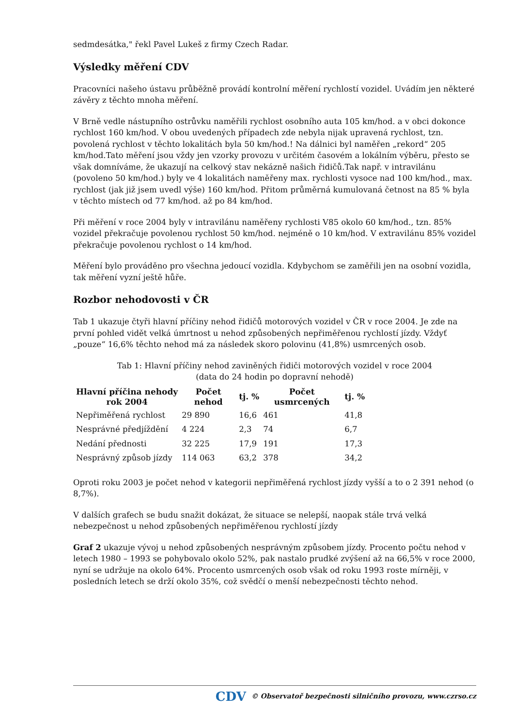sedmdesátka," řekl Pavel Lukeš z firmy Czech Radar.
Výsledky měření CDV
Pracovníci našeho ústavu průběžně provádí kontrolní měření rychlostí vozidel. Uvádím jen některé závěry z těchto mnoha měření.
V Brně vedle nástupního ostrůvku naměřili rychlost osobního auta 105 km/hod. a v obci dokonce rychlost 160 km/hod. V obou uvedených případech zde nebyla nijak upravená rychlost, tzn. povolená rychlost v těchto lokalitách byla 50 km/hod.! Na dálnici byl naměřen „rekord“ 205 km/hod.Tato měření jsou vždy jen vzorky provozu v určitém časovém a lokálním výběru, přesto se však domníváme, že ukazují na celkový stav nekázně našich řidičů.Tak např. v intravilánu (povoleno 50 km/hod.) byly ve 4 lokalitách naměřeny max. rychlosti vysoce nad 100 km/hod., max. rychlost (jak již jsem uvedl výše) 160 km/hod. Přitom průměrná kumulovaná četnost na 85 % byla v těchto místech od 77 km/hod. až po 84 km/hod.
Při měření v roce 2004 byly v intravilánu naměřeny rychlosti V85 okolo 60 km/hod., tzn. 85% vozidel překračuje povolenou rychlost 50 km/hod. nejméně o 10 km/hod. V extravilánu 85% vozidel překračuje povolenou rychlost o 14 km/hod.
Měření bylo prováděno pro všechna jedoucí vozidla. Kdybychom se zaměřili jen na osobní vozidla, tak měření vyzní ještě hůře.
Rozbor nehodovosti v ČR
Tab 1 ukazuje čtyři hlavní příčiny nehod řidičů motorových vozidel v ČR v roce 2004. Je zde na první pohled vidět velká úmrtnost u nehod způsobených nepřiměřenou rychlostí jízdy. Vždyť „pouze“ 16,6% těchto nehod má za následek skoro polovinu (41,8%) usmrcených osob.
Tab 1: Hlavní příčiny nehod zaviněných řidiči motorových vozidel v roce 2004
(data do 24 hodin po dopravní nehodě)
| Hlavní příčina nehody rok 2004 | Počet nehod | tj. % | Počet usmrcených | tj. % |
| --- | --- | --- | --- | --- |
| Nepřiměřená rychlost | 29 890 | 16,6 | 461 | 41,8 |
| Nesprávné předjíždění | 4 224 | 2,3 | 74 | 6,7 |
| Nedání přednosti | 32 225 | 17,9 | 191 | 17,3 |
| Nesprávný způsob jízdy | 114 063 | 63,2 | 378 | 34,2 |
Oproti roku 2003 je počet nehod v kategorii nepřiměřená rychlost jízdy vyšší a to o 2 391 nehod (o 8,7%).
V dalších grafech se budu snažit dokázat, že situace se nelepší, naopak stále trvá velká nebezpečnost u nehod způsobených nepřiměřenou rychlostí jízdy
Graf 2 ukazuje vývoj u nehod způsobených nesprávným způsobem jízdy. Procento počtu nehod v letech 1980 – 1993 se pohybovalo okolo 52%, pak nastalo prudké zvýšení až na 66,5% v roce 2000, nyní se udržuje na okolo 64%. Procento usmrcených osob však od roku 1993 roste mírněji, v posledních letech se drží okolo 35%, což svědčí o menší nebezpečnosti těchto nehod.
CDV © Observatoř bezpečnosti silničního provozu, www.czrso.cz